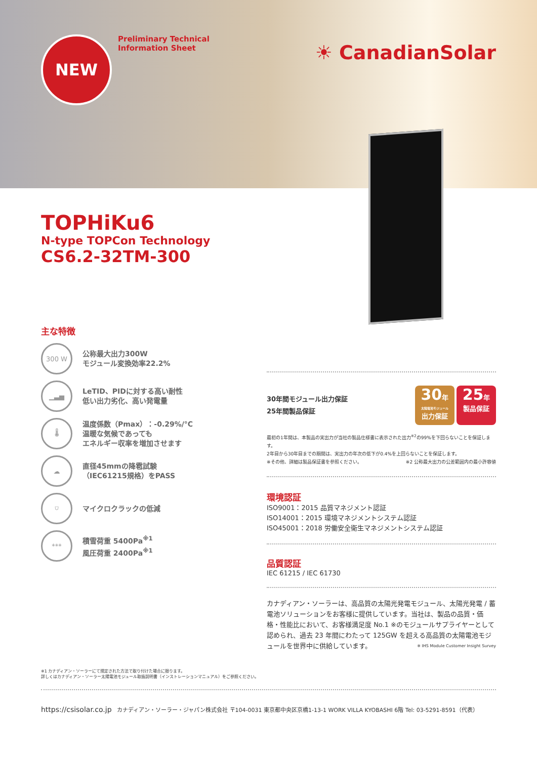NEW
Preliminary Technical
Information Sheet
☀ CanadianSolar
TOPHiKu6
N-type TOPCon Technology
CS6.2-32TM-300
主な特徴
300 W
公称最大出力300W
モジュール変換効率22.2%
▁▃▅
LeTID、PIDに対する高い耐性
低い出力劣化、高い発電量
🌡
温度係数（Pmax）：-0.29%/°C
温暖な気候であっても
エネルギー収率を増加させます
☁
直径45mmの降雹試験
（IEC61215規格）をPASS
⛉
マイクロクラックの低減
***
積雪荷重 5400Pa<sup>※1</sup>
風圧荷重 2400Pa<sup>※1</sup>
※1 カナディアン・ソーラーにて規定された方法で取り付けた場合に限ります。
詳しくはカナディアン・ソーラー太陽電池モジュール取扱説明書（インストレーションマニュアル）をご参照ください。
https://csisolar.co.jp カナディアン・ソーラー・ジャパン株式会社 〒104-0031 東京都中央区京橋1-13-1 WORK VILLA KYOBASHI 6階 Tel: 03-5291-8591（代表）
30年間モジュール出力保証
25年間製品保証
30年
太陽電池モジュール
出力保証 25年
製品保証
最初の1年間は、本製品の実出力が当社の製品仕様書に表示された出力<sup>※2</sup>の99%を下回らないことを保証します。
2年目から30年目までの期間は、実出力の年次の低下が0.4%を上回らないことを保証します。
※その他、詳細は製品保証書を参照ください。 ※2 公称最大出力の公差範囲内の最小許容値
環境認証
ISO9001：2015 品質マネジメント認証
ISO14001：2015 環境マネジメントシステム認証
ISO45001：2018 労働安全衛生マネジメントシステム認証
品質認証
IEC 61215 / IEC 61730
カナディアン・ソーラーは、高品質の太陽光発電モジュール、太陽光発電 / 蓄電池ソリューションをお客様に提供しています。当社は、製品の品質・価格・性能比において、お客様満足度 No.1 ※のモジュールサプライヤーとして認められ、過去 23 年間にわたって 125GW を超える高品質の太陽電池モジュールを世界中に供給しています。 ※ IHS Module Customer Insight Survey